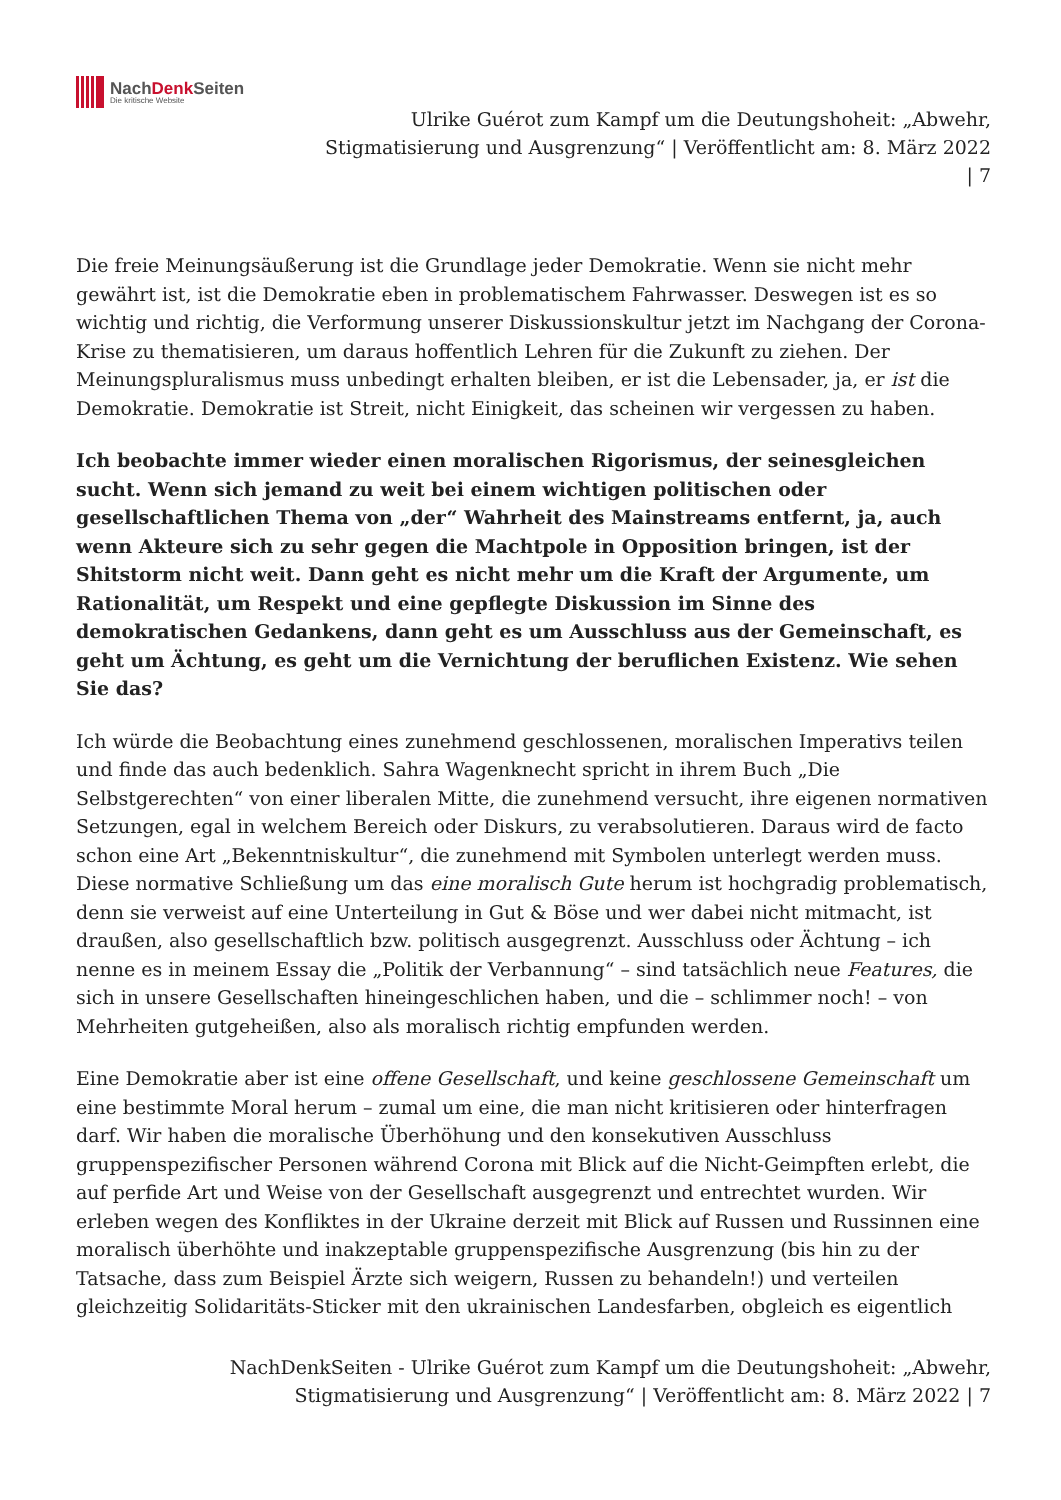NachDenk Seiten
Die kritische Website
Ulrike Guérot zum Kampf um die Deutungshoheit: „Abwehr,
Stigmatisierung und Ausgrenzung“ | Veröffentlicht am: 8. März 2022
| 7
Die freie Meinungsäußerung ist die Grundlage jeder Demokratie. Wenn sie nicht mehr gewährt ist, ist die Demokratie eben in problematischem Fahrwasser. Deswegen ist es so wichtig und richtig, die Verformung unserer Diskussionskultur jetzt im Nachgang der Corona-Krise zu thematisieren, um daraus hoffentlich Lehren für die Zukunft zu ziehen. Der Meinungspluralismus muss unbedingt erhalten bleiben, er ist die Lebensader, ja, er ist die Demokratie. Demokratie ist Streit, nicht Einigkeit, das scheinen wir vergessen zu haben.
Ich beobachte immer wieder einen moralischen Rigorismus, der seinesgleichen sucht. Wenn sich jemand zu weit bei einem wichtigen politischen oder gesellschaftlichen Thema von „der“ Wahrheit des Mainstreams entfernt, ja, auch wenn Akteure sich zu sehr gegen die Machtpole in Opposition bringen, ist der Shitstorm nicht weit. Dann geht es nicht mehr um die Kraft der Argumente, um Rationalität, um Respekt und eine gepflegte Diskussion im Sinne des demokratischen Gedankens, dann geht es um Ausschluss aus der Gemeinschaft, es geht um Ächtung, es geht um die Vernichtung der beruflichen Existenz. Wie sehen Sie das?
Ich würde die Beobachtung eines zunehmend geschlossenen, moralischen Imperativs teilen und finde das auch bedenklich. Sahra Wagenknecht spricht in ihrem Buch „Die Selbstgerechten“ von einer liberalen Mitte, die zunehmend versucht, ihre eigenen normativen Setzungen, egal in welchem Bereich oder Diskurs, zu verabsolutieren. Daraus wird de facto schon eine Art „Bekenntniskultur“, die zunehmend mit Symbolen unterlegt werden muss. Diese normative Schließung um das eine moralisch Gute herum ist hochgradig problematisch, denn sie verweist auf eine Unterteilung in Gut & Böse und wer dabei nicht mitmacht, ist draußen, also gesellschaftlich bzw. politisch ausgegrenzt. Ausschluss oder Ächtung – ich nenne es in meinem Essay die „Politik der Verbannung“ – sind tatsächlich neue Features, die sich in unsere Gesellschaften hineingeschlichen haben, und die – schlimmer noch! – von Mehrheiten gutgeheißen, also als moralisch richtig empfunden werden.
Eine Demokratie aber ist eine offene Gesellschaft, und keine geschlossene Gemeinschaft um eine bestimmte Moral herum – zumal um eine, die man nicht kritisieren oder hinterfragen darf. Wir haben die moralische Überhöhung und den konsekutiven Ausschluss gruppenspezifischer Personen während Corona mit Blick auf die Nicht-Geimpften erlebt, die auf perfide Art und Weise von der Gesellschaft ausgegrenzt und entrechtet wurden. Wir erleben wegen des Konfliktes in der Ukraine derzeit mit Blick auf Russen und Russinnen eine moralisch überhöhte und inakzeptable gruppenspezifische Ausgrenzung (bis hin zu der Tatsache, dass zum Beispiel Ärzte sich weigern, Russen zu behandeln!) und verteilen gleichzeitig Solidaritäts-Sticker mit den ukrainischen Landesfarben, obgleich es eigentlich
NachDenkSeiten - Ulrike Guérot zum Kampf um die Deutungshoheit: „Abwehr,
Stigmatisierung und Ausgrenzung“ | Veröffentlicht am: 8. März 2022 | 7